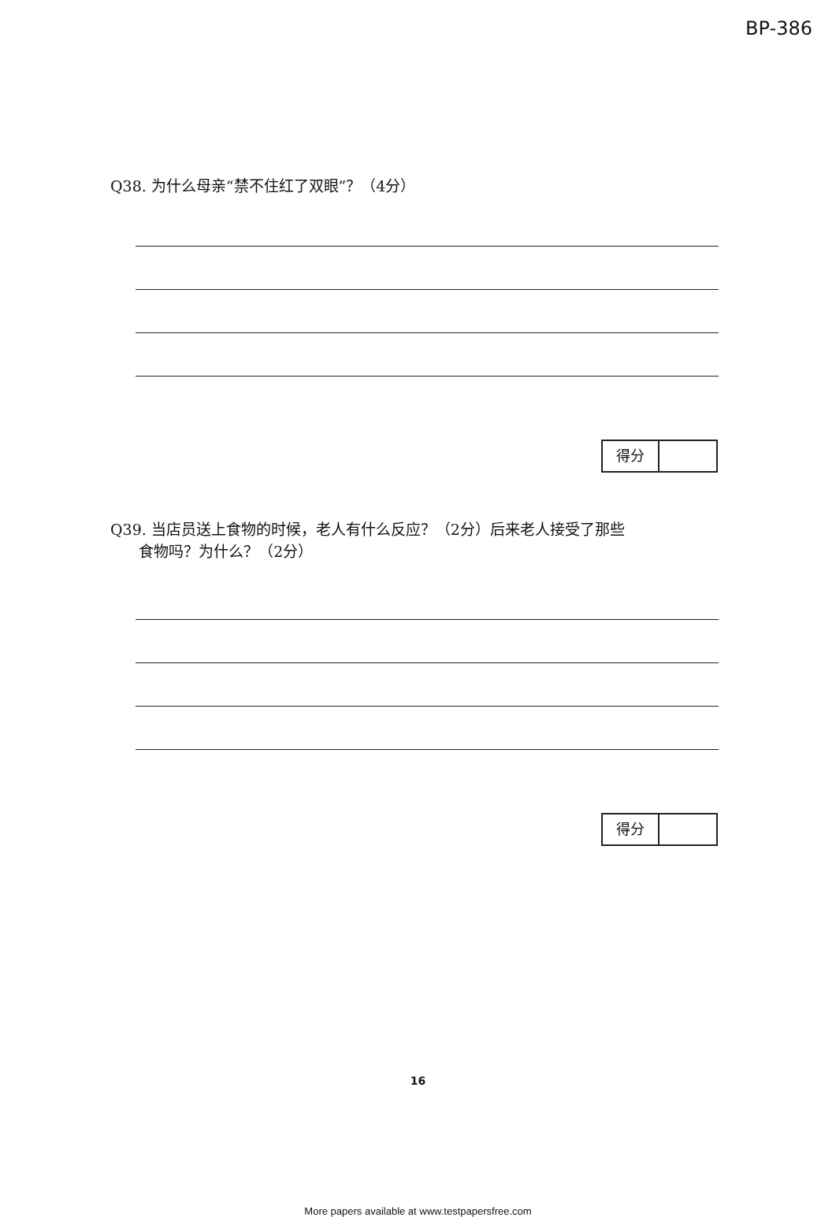BP-386
Q38. 为什么母亲“禁不住红了双眼”？（4分）
得分
Q39. 当店员送上食物的时候，老人有什么反应？（2分）后来老人接受了那些
食物吗？为什么？（2分）
得分
16
More papers available at www.testpapersfree.com